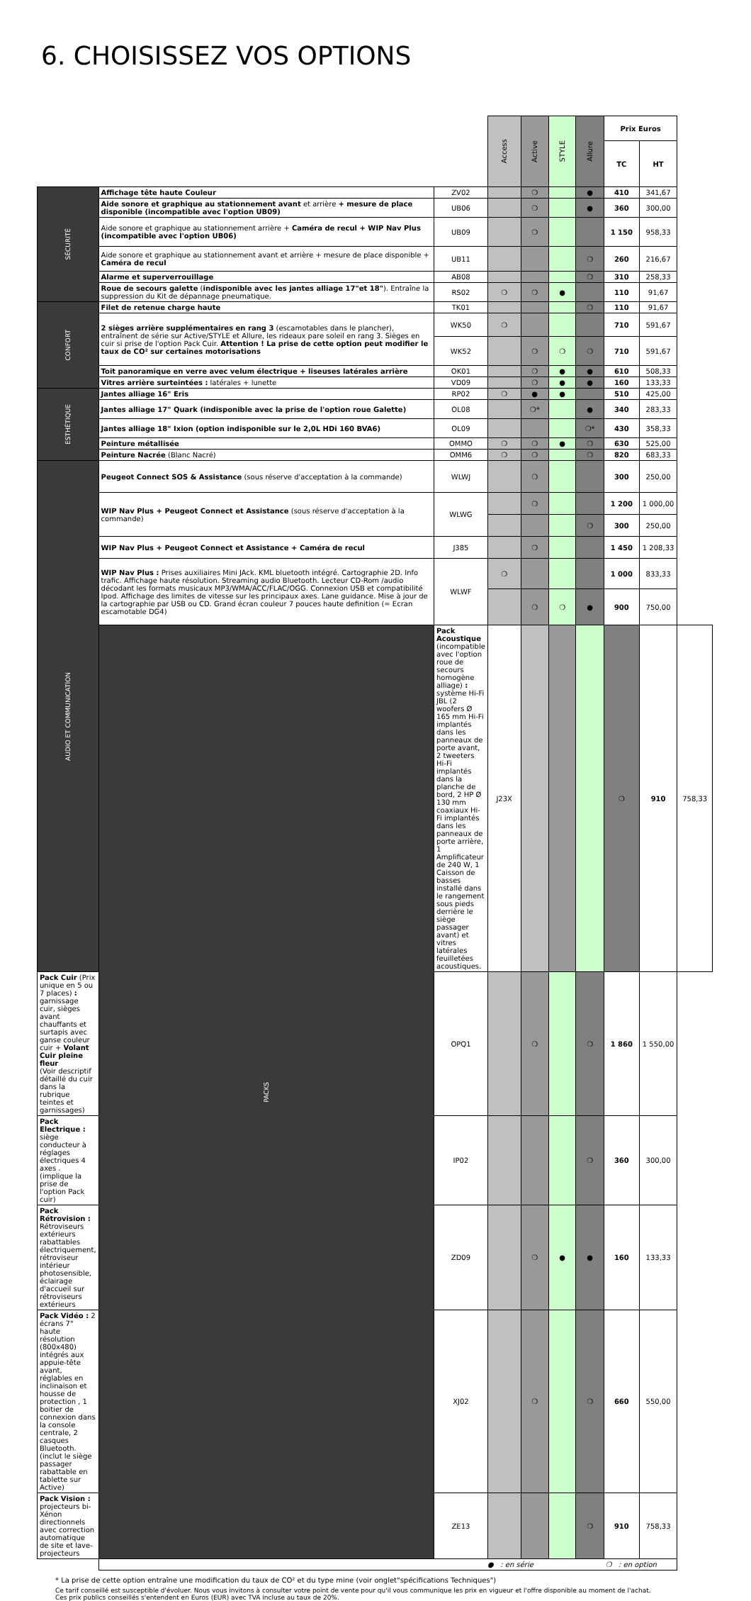6. CHOISISSEZ VOS OPTIONS
| | | | Access | Active | STYLE | Allure | Prix Euros | | |
| --- | --- | --- | --- | --- | --- | --- | --- | --- | --- |
| | | | | | | | TC | HT | |
| SÉCURITÉ | Affichage tête haute Couleur | ZV02 | | ❍ | | ● | 410 | 341,67 | |
| | Aide sonore et graphique au stationnement avant et arrière + mesure de place disponible (incompatible avec l'option UB09) | UB06 | | ❍ | | ● | 360 | 300,00 | |
| | Aide sonore et graphique au stationnement arrière + Caméra de recul + WIP Nav Plus (incompatible avec l'option UB06) | UB09 | | ❍ | | | 1 150 | 958,33 | |
| | Aide sonore et graphique au stationnement avant et arrière + mesure de place disponible + Caméra de recul | UB11 | | | | ❍ | 260 | 216,67 | |
| | Alarme et superverrouillage | AB08 | | | | ❍ | 310 | 258,33 | |
| | Roue de secours galette ( indisponible avec les jantes alliage 17"et 18" ). Entraîne la suppression du Kit de dépannage pneumatique. | RS02 | ❍ | ❍ | ● | | 110 | 91,67 | |
| CONFORT | Filet de retenue charge haute | TK01 | | | | ❍ | 110 | 91,67 | |
| | 2 sièges arrière supplémentaires en rang 3 (escamotables dans le plancher), entraînent de série sur Active/STYLE et Allure, les rideaux pare soleil en rang 3. Sièges en cuir si prise de l'option Pack Cuir. Attention ! La prise de cette option peut modifier le taux de CO² sur certaines motorisations | WK50 | ❍ | | | | 710 | 591,67 | |
| | | WK52 | | ❍ | ❍ | ❍ | 710 | 591,67 | |
| | Toit panoramique en verre avec velum électrique + liseuses latérales arrière | OK01 | | ❍ | ● | ● | 610 | 508,33 | |
| | Vitres arrière surteintées : latérales + lunette | VD09 | | ❍ | ● | ● | 160 | 133,33 | |
| ESTHÉTIQUE | Jantes alliage 16" Eris | RP02 | ❍ | ● | ● | | 510 | 425,00 | |
| | Jantes alliage 17" Quark (indisponible avec la prise de l'option roue Galette) | OL08 | | ❍* | | ● | 340 | 283,33 | |
| | Jantes alliage 18" Ixion (option indisponible sur le 2,0L HDi 160 BVA6) | OL09 | | | | ❍* | 430 | 358,33 | |
| | Peinture métallisée | OMMO | ❍ | ❍ | ● | ❍ | 630 | 525,00 | |
| | Peinture Nacrée (Blanc Nacré) | OMM6 | ❍ | ❍ | | ❍ | 820 | 683,33 | |
| AUDIO ET COMMUNICATION | Peugeot Connect SOS & Assistance (sous réserve d'acceptation à la commande) | WLWJ | | ❍ | | | 300 | 250,00 | |
| | WIP Nav Plus + Peugeot Connect et Assistance (sous réserve d'acceptation à la commande) | WLWG | | ❍ | | | 1 200 | 1 000,00 | |
| | | | | | | ❍ | 300 | 250,00 | |
| | WIP Nav Plus + Peugeot Connect et Assistance + Caméra de recul | J385 | | ❍ | | | 1 450 | 1 208,33 | |
| | WIP Nav Plus : Prises auxiliaires Mini JAck. KML bluetooth intégré. Cartographie 2D. Info trafic. Affichage haute résolution. Streaming audio Bluetooth. Lecteur CD-Rom /audio décodant les formats musicaux MP3/WMA/ACC/FLAC/OGG. Connexion USB et compatibilité Ipod. Affichage des limites de vitesse sur les principaux axes. Lane guidance. Mise à jour de la cartographie par USB ou CD. Grand écran couleur 7 pouces haute definition (= Ecran escamotable DG4) | WLWF | ❍ | | | | 1 000 | 833,33 | |
| | | | | ❍ | ❍ | ● | 900 | 750,00 | |
| | PACKS | Pack Acoustique (incompatible avec l'option roue de secours homogène alliage) : système Hi-Fi JBL (2 woofers Ø 165 mm Hi-Fi implantés dans les panneaux de porte avant, 2 tweeters Hi-Fi implantés dans la planche de bord, 2 HP Ø 130 mm coaxiaux Hi-Fi implantés dans les panneaux de porte arrière, 1 Amplificateur de 240 W, 1 Caisson de basses installé dans le rangement sous pieds derrière le siège passager avant) et vitres latérales feuilletées acoustiques. | J23X | | | | ❍ | 910 | 758,33 |
| Pack Cuir (Prix unique en 5 ou 7 places) : garnissage cuir, sièges avant chauffants et surtapis avec ganse couleur cuir + Volant Cuir pleine fleur (Voir descriptif détaillé du cuir dans la rubrique teintes et garnissages) | | OPQ1 | | ❍ | | ❍ | 1 860 | 1 550,00 | |
| Pack Electrique : siège conducteur à réglages électriques 4 axes . (implique la prise de l'option Pack cuir) | | IP02 | | | | ❍ | 360 | 300,00 | |
| Pack Rétrovision : Rétroviseurs extérieurs rabattables électriquement, rétroviseur intérieur photosensible, éclairage d'accueil sur rétroviseurs extérieurs | | ZD09 | | ❍ | ● | ● | 160 | 133,33 | |
| Pack Vidéo : 2 écrans 7" haute résolution (800x480) intégrés aux appuie-tête avant, réglables en inclinaison et housse de protection , 1 boitier de connexion dans la console centrale, 2 casques Bluetooth. (inclut le siège passager rabattable en tablette sur Active) | | XJ02 | | ❍ | | ❍ | 660 | 550,00 | |
| Pack Vision : projecteurs bi-Xénon directionnels avec correction automatique de site et lave-projecteurs | | ZE13 | | | | ❍ | 910 | 758,33 | |
| | ● : en série ❍ : en option | | | | | | | | |
* La prise de cette option entraîne une modification du taux de CO² et du type mine (voir onglet"spécifications Techniques")
Ce tarif conseillé est susceptible d'évoluer. Nous vous invitons à consulter votre point de vente pour qu'il vous communique les prix en vigueur et l'offre disponible au moment de l'achat.
Ces prix publics conseillés s'entendent en Euros (EUR) avec TVA incluse au taux de 20%.